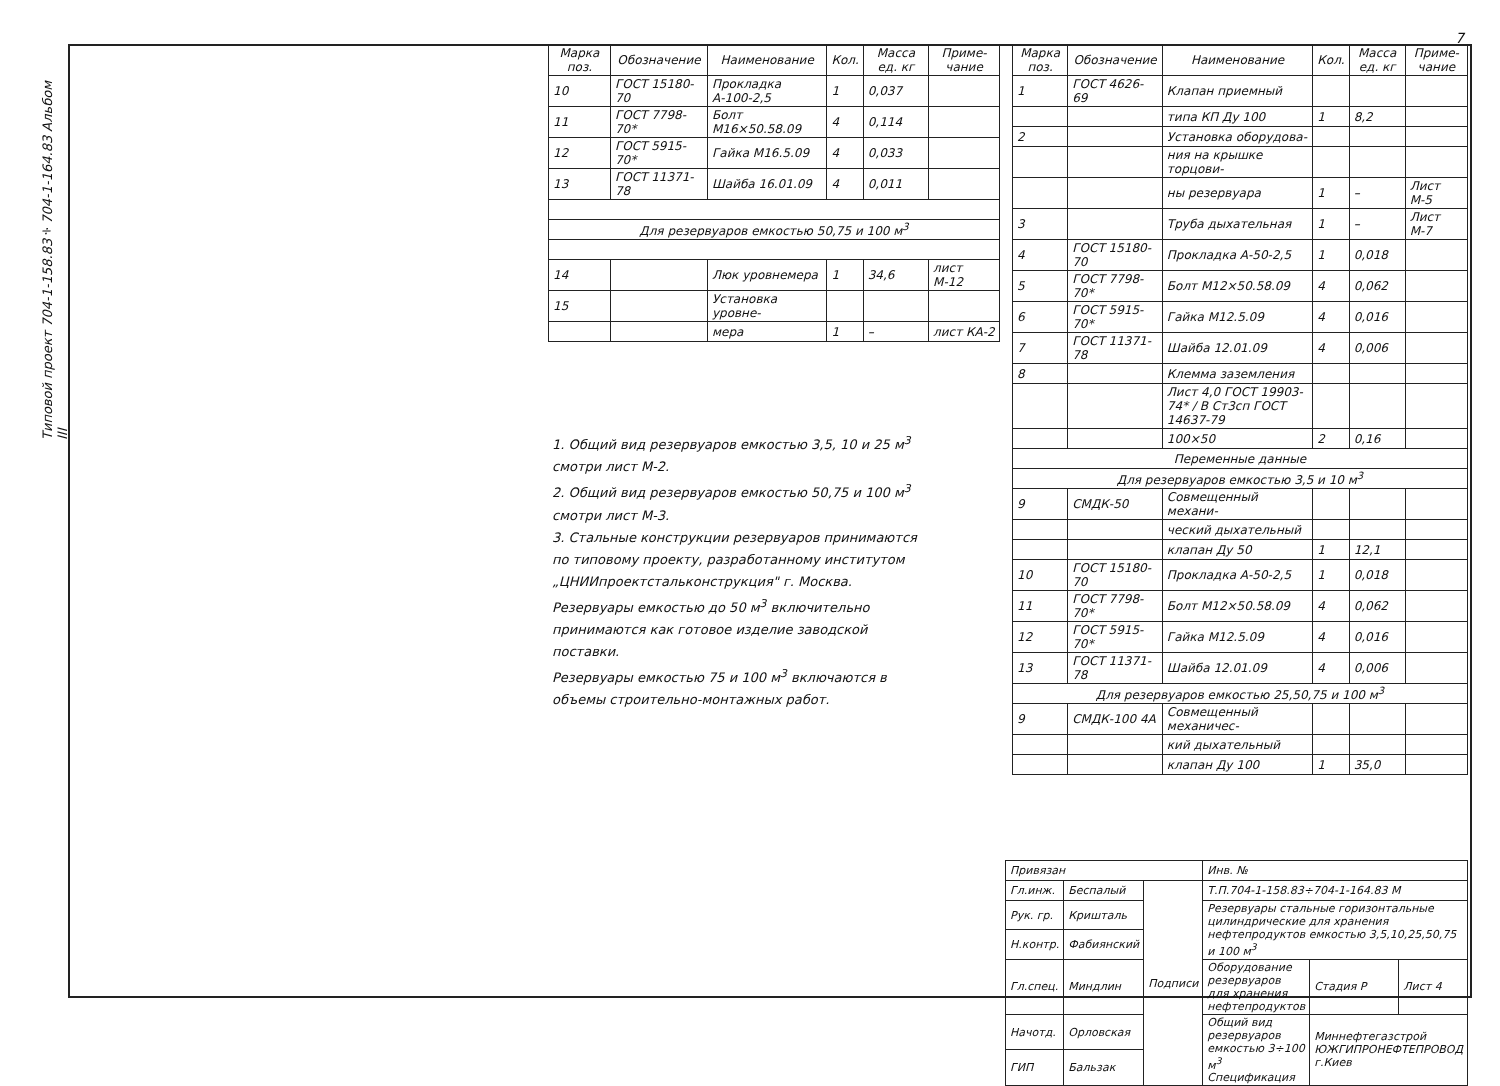7
Типовой проект 704-1-158.83÷704-1-164.83 Альбом III
| Марка поз. | Обозначение | Наименование | Кол. | Масса ед. кг | Приме-чание |
| --- | --- | --- | --- | --- | --- |
| 10 | ГОСТ 15180-70 | Прокладка А-100-2,5 | 1 | 0,037 | |
| 11 | ГОСТ 7798-70* | Болт М16×50.58.09 | 4 | 0,114 | |
| 12 | ГОСТ 5915-70* | Гайка М16.5.09 | 4 | 0,033 | |
| 13 | ГОСТ 11371-78 | Шайба 16.01.09 | 4 | 0,011 | |
| Для резервуаров емкостью 50,75 и 100 м<sup>3</sup> | | | | | |
| 14 | | Люк уровнемера | 1 | 34,6 | лист М-12 |
| 15 | | Установка уровне- | | | |
| | | мера | 1 | – | лист КА-2 |
| Марка поз. | Обозначение | Наименование | Кол. | Масса ед. кг | Приме-чание |
| --- | --- | --- | --- | --- | --- |
| 1 | ГОСТ 4626-69 | Клапан приемный | | | |
| | | типа КП Ду 100 | 1 | 8,2 | |
| 2 | | Установка оборудова- | | | |
| | | ния на крышке торцови- | | | |
| | | ны резервуара | 1 | – | Лист М-5 |
| 3 | | Труба дыхательная | 1 | – | Лист М-7 |
| 4 | ГОСТ 15180-70 | Прокладка А-50-2,5 | 1 | 0,018 | |
| 5 | ГОСТ 7798-70* | Болт М12×50.58.09 | 4 | 0,062 | |
| 6 | ГОСТ 5915-70* | Гайка М12.5.09 | 4 | 0,016 | |
| 7 | ГОСТ 11371-78 | Шайба 12.01.09 | 4 | 0,006 | |
| 8 | | Клемма заземления | | | |
| | | Лист 4,0 ГОСТ 19903-74* / В Ст3сп ГОСТ 14637-79 | | | |
| | | 100×50 | 2 | 0,16 | |
| Переменные данные | | | | | |
| Для резервуаров емкостью 3,5 и 10 м<sup>3</sup> | | | | | |
| 9 | СМДК-50 | Совмещенный механи- | | | |
| | | ческий дыхательный | | | |
| | | клапан Ду 50 | 1 | 12,1 | |
| 10 | ГОСТ 15180-70 | Прокладка А-50-2,5 | 1 | 0,018 | |
| 11 | ГОСТ 7798-70* | Болт М12×50.58.09 | 4 | 0,062 | |
| 12 | ГОСТ 5915-70* | Гайка М12.5.09 | 4 | 0,016 | |
| 13 | ГОСТ 11371-78 | Шайба 12.01.09 | 4 | 0,006 | |
| Для резервуаров емкостью 25,50,75 и 100 м<sup>3</sup> | | | | | |
| 9 | СМДК-100 4А | Совмещенный механичес- | | | |
| | | кий дыхательный | | | |
| | | клапан Ду 100 | 1 | 35,0 | |
1. Общий вид резервуаров емкостью 3,5, 10 и 25 м<sup>3</sup> смотри лист М-2.
2. Общий вид резервуаров емкостью 50,75 и 100 м<sup>3</sup> смотри лист М-3.
3. Стальные конструкции резервуаров принимаются по типовому проекту, разработанному институтом „ЦНИИпроектстальконструкция" г. Москва.
Резервуары емкостью до 50 м<sup>3</sup> включительно принимаются как готовое изделие заводской поставки.
Резервуары емкостью 75 и 100 м<sup>3</sup> включаются в объемы строительно-монтажных работ.
| Привязан | | | Инв. № | | |
| Гл.инж. | Беспалый | Подписи | Т.П.704-1-158.83÷704-1-164.83 М | | |
| Рук. гр. | Кришталь | | Резервуары стальные горизонтальные цилиндрические для хранения нефтепродуктов емкостью 3,5,10,25,50,75 и 100 м<sup>3</sup> | | |
| Н.контр. | Фабиянский | | | | |
| Гл.спец. | Миндлин | | Оборудование резервуаров для хранения нефтепродуктов | Стадия Р | Лист 4 |
| Начотд. | Орловская | | Общий вид резервуаров емкостью 3÷100 м<sup>3</sup> Спецификация | Миннефтегазстрой ЮЖГИПРОНЕФТЕПРОВОД г.Киев | |
| ГИП | Бальзак | | | | |